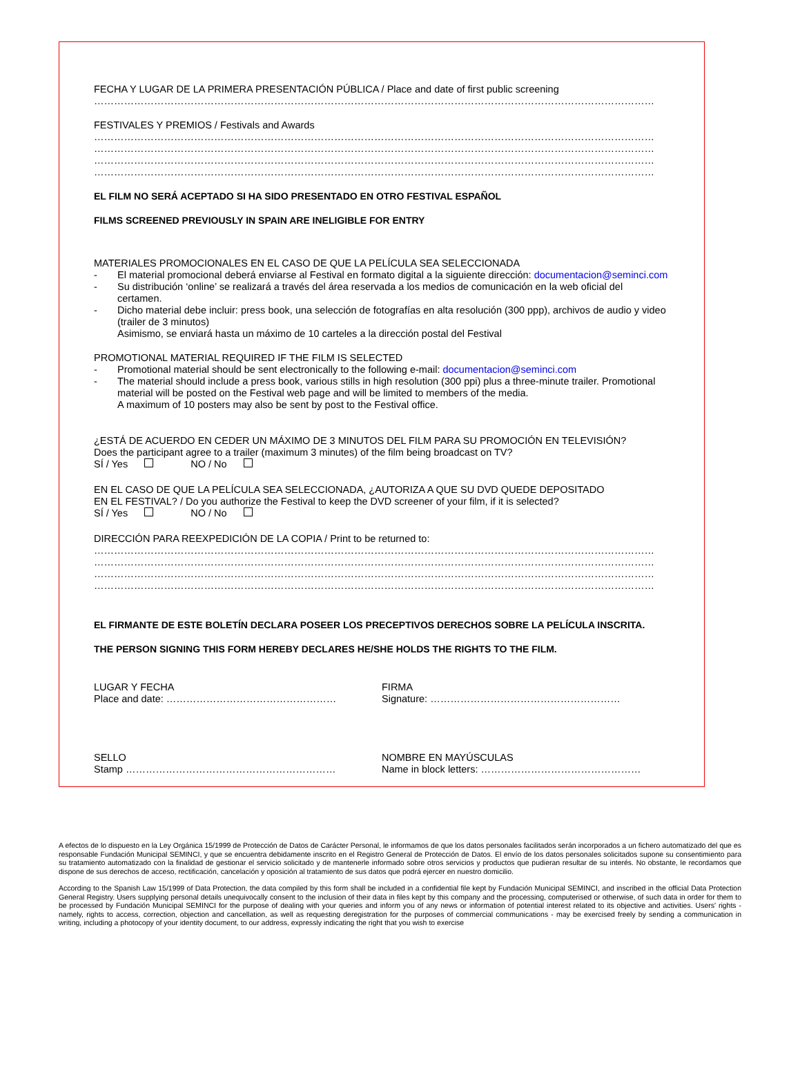FECHA Y LUGAR DE LA PRIMERA PRESENTACIÓN PÚBLICA / Place and date of first public screening
……………………………………………………………………………………………………………………………………………………
FESTIVALES Y PREMIOS / Festivals and Awards
……………………………………………………………………………………………………………………………………………………
……………………………………………………………………………………………………………………………………………………
……………………………………………………………………………………………………………………………………………………
……………………………………………………………………………………………………………………………………………………
EL FILM NO SERÁ ACEPTADO SI HA SIDO PRESENTADO EN OTRO FESTIVAL ESPAÑOL
FILMS SCREENED PREVIOUSLY IN SPAIN ARE INELIGIBLE FOR ENTRY
MATERIALES PROMOCIONALES EN EL CASO DE QUE LA PELÍCULA SEA SELECCIONADA
- El material promocional deberá enviarse al Festival en formato digital a la siguiente dirección: documentacion@seminci.com
- Su distribución ‘online’ se realizará a través del área reservada a los medios de comunicación en la web oficial del certamen.
- Dicho material debe incluir: press book, una selección de fotografías en alta resolución (300 ppp), archivos de audio y video (trailer de 3 minutos)
Asimismo, se enviará hasta un máximo de 10 carteles a la dirección postal del Festival
PROMOTIONAL MATERIAL REQUIRED IF THE FILM IS SELECTED
- Promotional material should be sent electronically to the following e-mail: documentacion@seminci.com
- The material should include a press book, various stills in high resolution (300 ppi) plus a three-minute trailer. Promotional material will be posted on the Festival web page and will be limited to members of the media.
A maximum of 10 posters may also be sent by post to the Festival office.
¿ESTÁ DE ACUERDO EN CEDER UN MÁXIMO DE 3 MINUTOS DEL FILM PARA SU PROMOCIÓN EN TELEVISIÓN?
Does the participant agree to a trailer (maximum 3 minutes) of the film being broadcast on TV?
SÍ / Yes NO / No
EN EL CASO DE QUE LA PELÍCULA SEA SELECCIONADA, ¿AUTORIZA A QUE SU DVD QUEDE DEPOSITADO
EN EL FESTIVAL? / Do you authorize the Festival to keep the DVD screener of your film, if it is selected?
SÍ / Yes NO / No
DIRECCIÓN PARA REEXPEDICIÓN DE LA COPIA / Print to be returned to:
……………………………………………………………………………………………………………………………………………………
……………………………………………………………………………………………………………………………………………………
……………………………………………………………………………………………………………………………………………………
……………………………………………………………………………………………………………………………………………………
EL FIRMANTE DE ESTE BOLETÍN DECLARA POSEER LOS PRECEPTIVOS DERECHOS SOBRE LA PELÍCULA INSCRITA.
THE PERSON SIGNING THIS FORM HEREBY DECLARES HE/SHE HOLDS THE RIGHTS TO THE FILM.
LUGAR Y FECHA
Place and date: ……………………………………………
FIRMA
Signature: …………………………………………………
SELLO
Stamp ………………………………………………………
NOMBRE EN MAYÚSCULAS
Name in block letters: …………………………………………
A efectos de lo dispuesto en la Ley Orgánica 15/1999 de Protección de Datos de Carácter Personal, le informamos de que los datos personales facilitados serán incorporados a un fichero automatizado del que es responsable Fundación Municipal SEMINCI, y que se encuentra debidamente inscrito en el Registro General de Protección de Datos. El envío de los datos personales solicitados supone su consentimiento para su tratamiento automatizado con la finalidad de gestionar el servicio solicitado y de mantenerle informado sobre otros servicios y productos que pudieran resultar de su interés. No obstante, le recordamos que dispone de sus derechos de acceso, rectificación, cancelación y oposición al tratamiento de sus datos que podrá ejercer en nuestro domicilio.
According to the Spanish Law 15/1999 of Data Protection, the data compiled by this form shall be included in a confidential file kept by Fundación Municipal SEMINCI, and inscribed in the official Data Protection General Registry. Users supplying personal details unequivocally consent to the inclusion of their data in files kept by this company and the processing, computerised or otherwise, of such data in order for them to be processed by Fundación Municipal SEMINCI for the purpose of dealing with your queries and inform you of any news or information of potential interest related to its objective and activities. Users' rights - namely, rights to access, correction, objection and cancellation, as well as requesting deregistration for the purposes of commercial communications - may be exercised freely by sending a communication in writing, including a photocopy of your identity document, to our address, expressly indicating the right that you wish to exercise